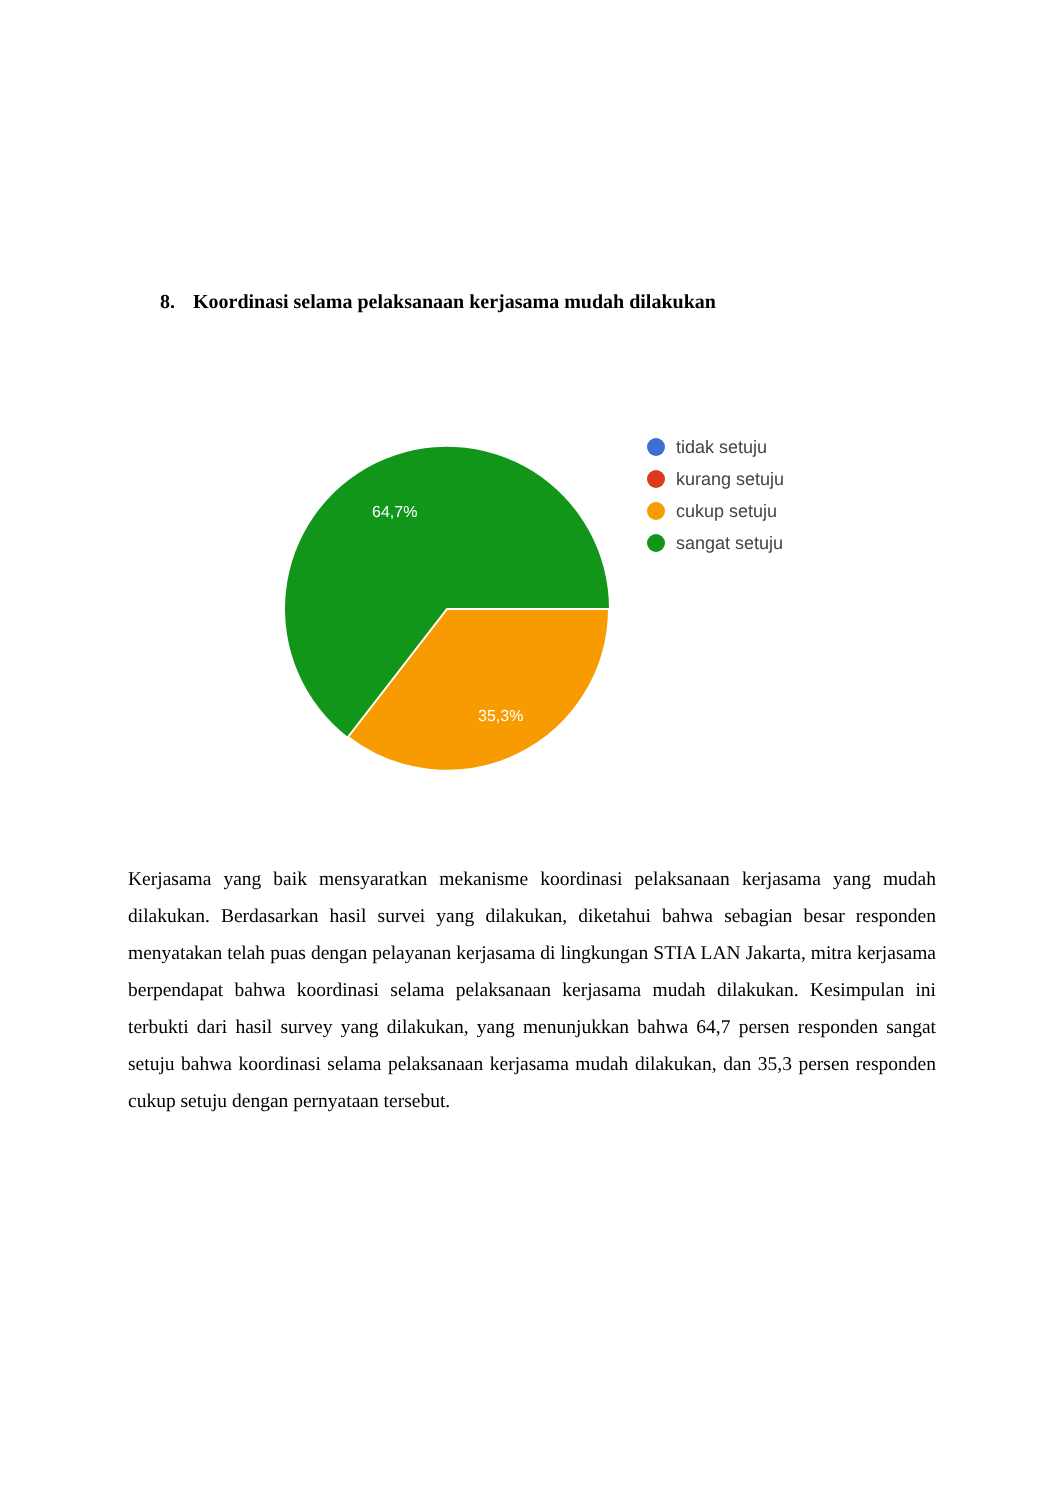8. Koordinasi selama pelaksanaan kerjasama mudah dilakukan
64,7%
35,3%
tidak setuju
kurang setuju
cukup setuju
sangat setuju
Kerjasama yang baik mensyaratkan mekanisme koordinasi pelaksanaan kerjasama yang mudah dilakukan. Berdasarkan hasil survei yang dilakukan, diketahui bahwa sebagian besar responden menyatakan telah puas dengan pelayanan kerjasama di lingkungan STIA LAN Jakarta, mitra kerjasama berpendapat bahwa koordinasi selama pelaksanaan kerjasama mudah dilakukan. Kesimpulan ini terbukti dari hasil survey yang dilakukan, yang menunjukkan bahwa 64,7 persen responden sangat setuju bahwa koordinasi selama pelaksanaan kerjasama mudah dilakukan, dan 35,3 persen responden cukup setuju dengan pernyataan tersebut.